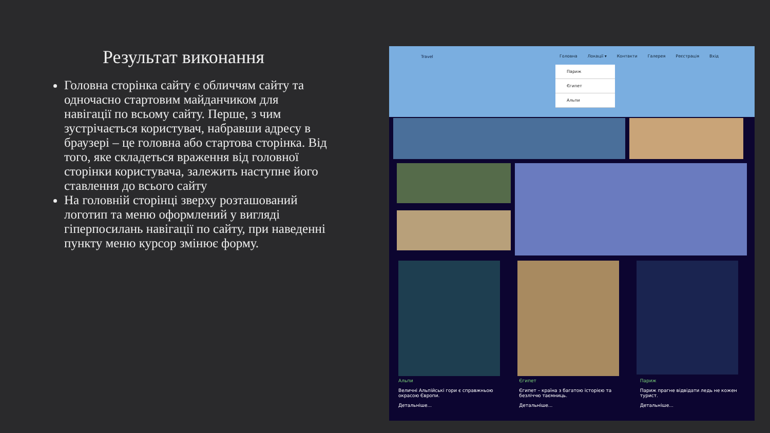Результат виконання
Головна сторінка сайту є обличчям сайту та одночасно стартовим майданчиком для навігації по всьому сайту. Перше, з чим зустрічається користувач, набравши адресу в браузері – це головна або стартова сторінка. Від того, яке складеться враження від головної сторінки користувача, залежить наступне його ставлення до всього сайту
На головній сторінці зверху розташований логотип та меню оформлений у вигляді гіперпосилань навігації по сайту, при наведенні пункту меню курсор змінює форму.
Travel
Головна Локації ▾ Контакти Галерея Реєстрація Вхід
Париж
Єгипет
Альпи
Альпи
Величні Альпійські гори є справжньою окрасою Європи.
Детальніше...
Єгипет
Єгипет – країна з багатою історією та безліччю таємниць.
Детальніше...
Париж
Париж прагне відвідати ледь не кожен турист.
Детальніше...